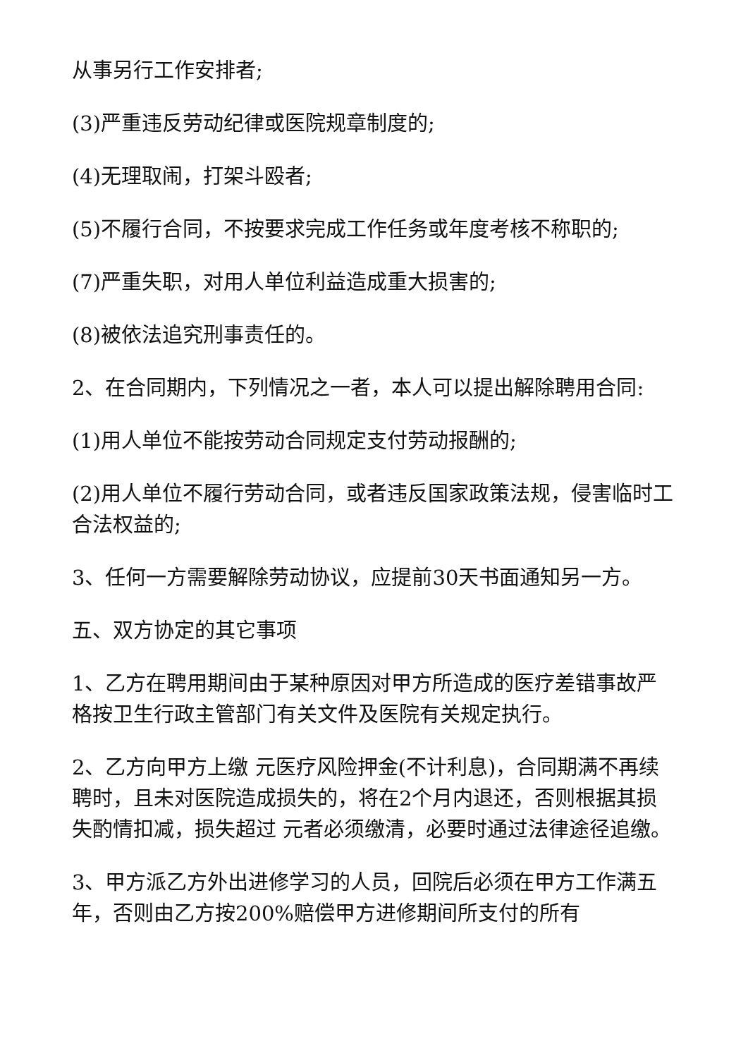从事另行工作安排者;
(3)严重违反劳动纪律或医院规章制度的;
(4)无理取闹，打架斗殴者;
(5)不履行合同，不按要求完成工作任务或年度考核不称职的;
(7)严重失职，对用人单位利益造成重大损害的;
(8)被依法追究刑事责任的。
2、在合同期内，下列情况之一者，本人可以提出解除聘用合同:
(1)用人单位不能按劳动合同规定支付劳动报酬的;
(2)用人单位不履行劳动合同，或者违反国家政策法规，侵害临时工合法权益的;
3、任何一方需要解除劳动协议，应提前30天书面通知另一方。
五、双方协定的其它事项
1、乙方在聘用期间由于某种原因对甲方所造成的医疗差错事故严格按卫生行政主管部门有关文件及医院有关规定执行。
2、乙方向甲方上缴 元医疗风险押金(不计利息)，合同期满不再续聘时，且未对医院造成损失的，将在2个月内退还，否则根据其损失酌情扣减，损失超过 元者必须缴清，必要时通过法律途径追缴。
3、甲方派乙方外出进修学习的人员，回院后必须在甲方工作满五年，否则由乙方按200%赔偿甲方进修期间所支付的所有